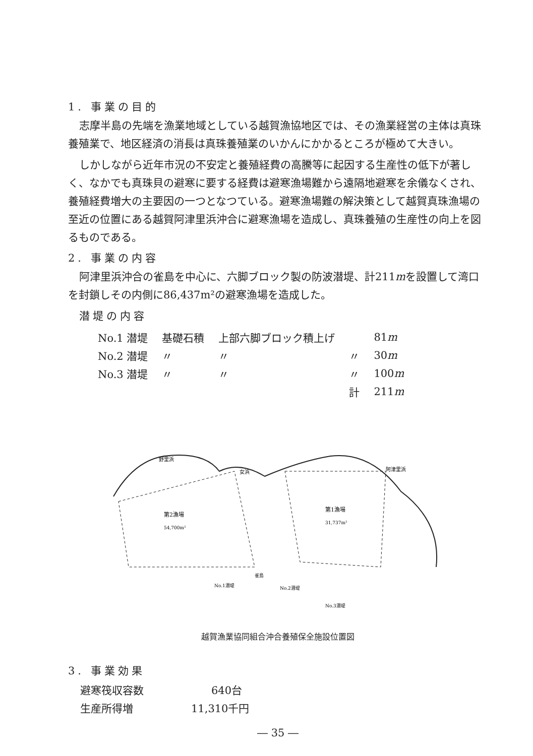1. 事業の目的
志摩半島の先端を漁業地域としている越賀漁協地区では、その漁業経営の主体は真珠養殖業で、地区経済の消長は真珠養殖業のいかんにかかるところが極めて大きい。
しかしながら近年市況の不安定と養殖経費の高騰等に起因する生産性の低下が著しく、なかでも真珠貝の避寒に要する経費は避寒漁場難から遠隔地避寒を余儀なくされ、養殖経費増大の主要因の一つとなつている。避寒漁場難の解決策として越賀真珠漁場の至近の位置にある越賀阿津里浜沖合に避寒漁場を造成し、真珠養殖の生産性の向上を図るものである。
2. 事業の内容
阿津里浜沖合の雀島を中心に、六脚ブロック製の防波潜堤、計211mを設置して湾口を封鎖しその内側に86,437m²の避寒漁場を造成した。
潜堤の内容
| No.1 潜堤 | 基礎石積 | 上部六脚ブロック積上げ | | 81 m |
| No.2 潜堤 | 〃 | 〃 | 〃 | 30 m |
| No.3 潜堤 | 〃 | 〃 | 〃 | 100 m |
| | | | 計 | 211 m |
第2漁場
54,700m²
第1漁場
31,737m²
野里浜
女浜
阿津里浜
雀島
No.1潜堤
No.2潜堤
No.3潜堤
越賀漁業協同組合沖合養殖保全施設位置図
3. 事業効果
| 避寒筏収容数 | 640台 |
| 生産所得増 | 11,310千円 |
― 35 ―